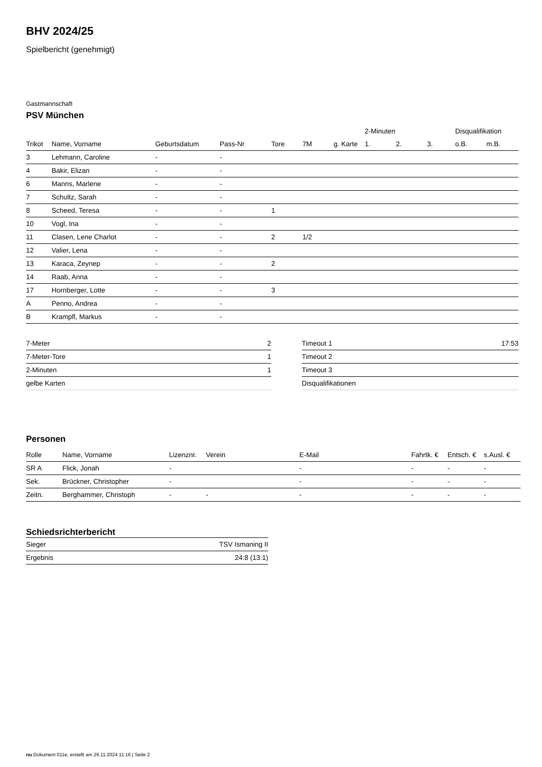BHV 2024/25
Spielbericht (genehmigt)
Gastmannschaft
PSV München
| | | | | | | | 2-Minuten | | | Disqualifikation | |
| Trikot | Name, Vorname | Geburtsdatum | Pass-Nr | Tore | 7M | g. Karte | 1. | 2. | 3. | o.B. | m.B. |
| 3 | Lehmann, Caroline | - | - | | | | | | | | |
| 4 | Bakir, Elizan | - | - | | | | | | | | |
| 6 | Manns, Marlene | - | - | | | | | | | | |
| 7 | Schultz, Sarah | - | - | | | | | | | | |
| 8 | Scheed, Teresa | - | - | 1 | | | | | | | |
| 10 | Vogl, Ina | - | - | | | | | | | | |
| 11 | Clasen, Lene Charlot | - | - | 2 | 1/2 | | | | | | |
| 12 | Valier, Lena | - | - | | | | | | | | |
| 13 | Karaca, Zeynep | - | - | 2 | | | | | | | |
| 14 | Raab, Anna | - | - | | | | | | | | |
| 17 | Hornberger, Lotte | - | - | 3 | | | | | | | |
| A | Penno, Andrea | - | - | | | | | | | | |
| B | Krampfl, Markus | - | - | | | | | | | | |
| 7-Meter | 2 |
| 7-Meter-Tore | 1 |
| 2-Minuten | 1 |
| gelbe Karten | |
| Timeout 1 | 17:53 |
| Timeout 2 | |
| Timeout 3 | |
| Disqualifikationen | |
Personen
| Rolle | Name, Vorname | Lizenznr. | Verein | E-Mail | Fahrtk. € | Entsch. € | s.Ausl. € |
| --- | --- | --- | --- | --- | --- | --- | --- |
| SR A | Flick, Jonah | - | | - | - | - | - |
| Sek. | Brückner, Christopher | - | | - | - | - | - |
| Zeitn. | Berghammer, Christoph | - | - | - | - | - | - |
Schiedsrichterbericht
| Sieger | TSV Ismaning II |
| Ergebnis | 24:8 (13:1) |
nu.Dokument 011e, erstellt am 26.11.2024 11:16 | Seite 2